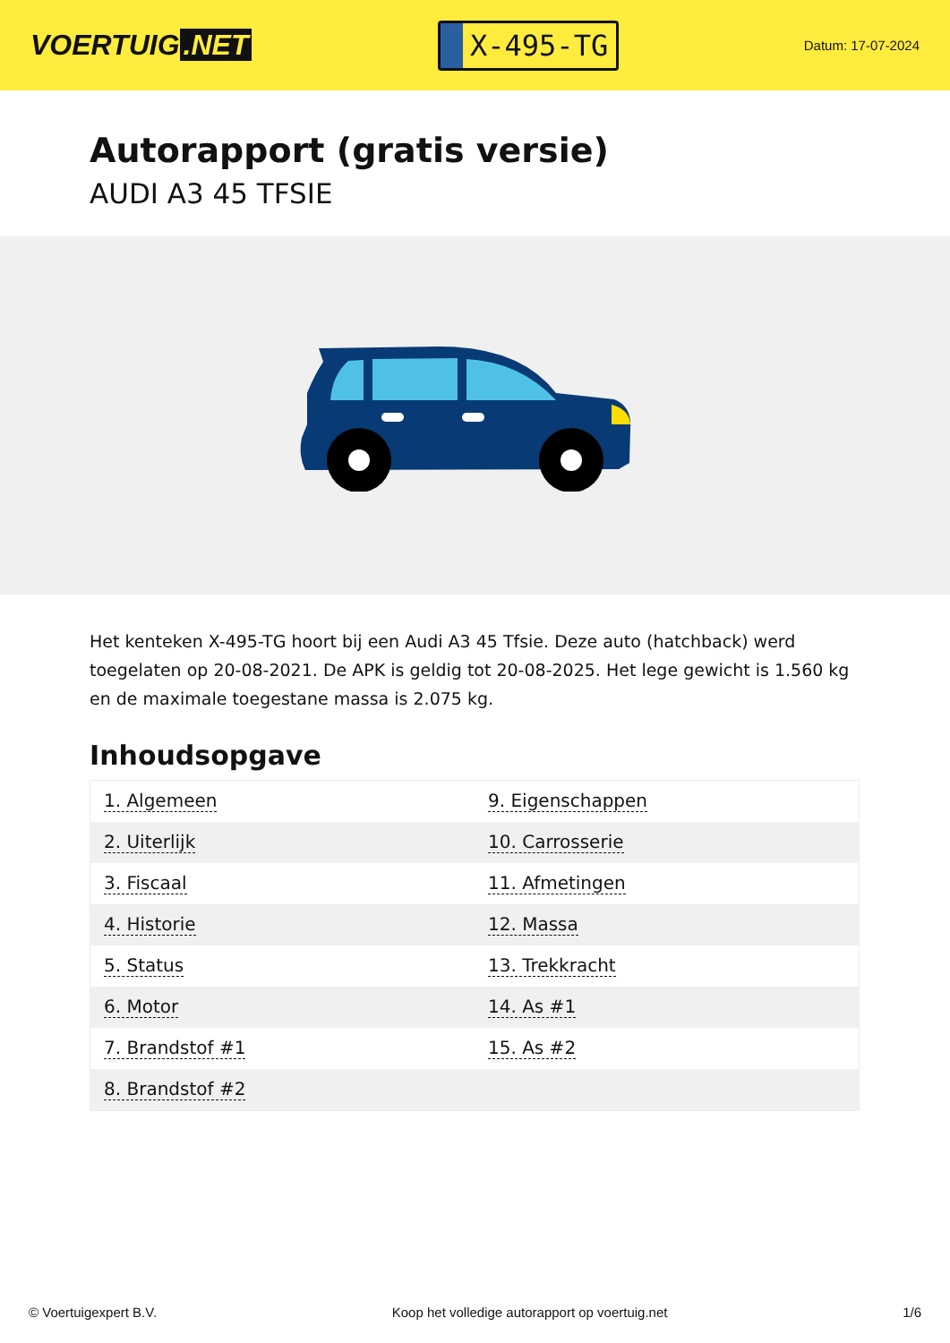VOERTUIG.NET
X-495-TG
Datum: 17-07-2024
Autorapport (gratis versie)
AUDI A3 45 TFSIE
Het kenteken X-495-TG hoort bij een Audi A3 45 Tfsie. Deze auto (hatchback) werd toegelaten op 20-08-2021. De APK is geldig tot 20-08-2025. Het lege gewicht is 1.560 kg en de maximale toegestane massa is 2.075 kg.
Inhoudsopgave
| 1. Algemeen | 9. Eigenschappen |
| 2. Uiterlijk | 10. Carrosserie |
| 3. Fiscaal | 11. Afmetingen |
| 4. Historie | 12. Massa |
| 5. Status | 13. Trekkracht |
| 6. Motor | 14. As #1 |
| 7. Brandstof #1 | 15. As #2 |
| 8. Brandstof #2 | |
© Voertuigexpert B.V. Koop het volledige autorapport op voertuig.net 1/6